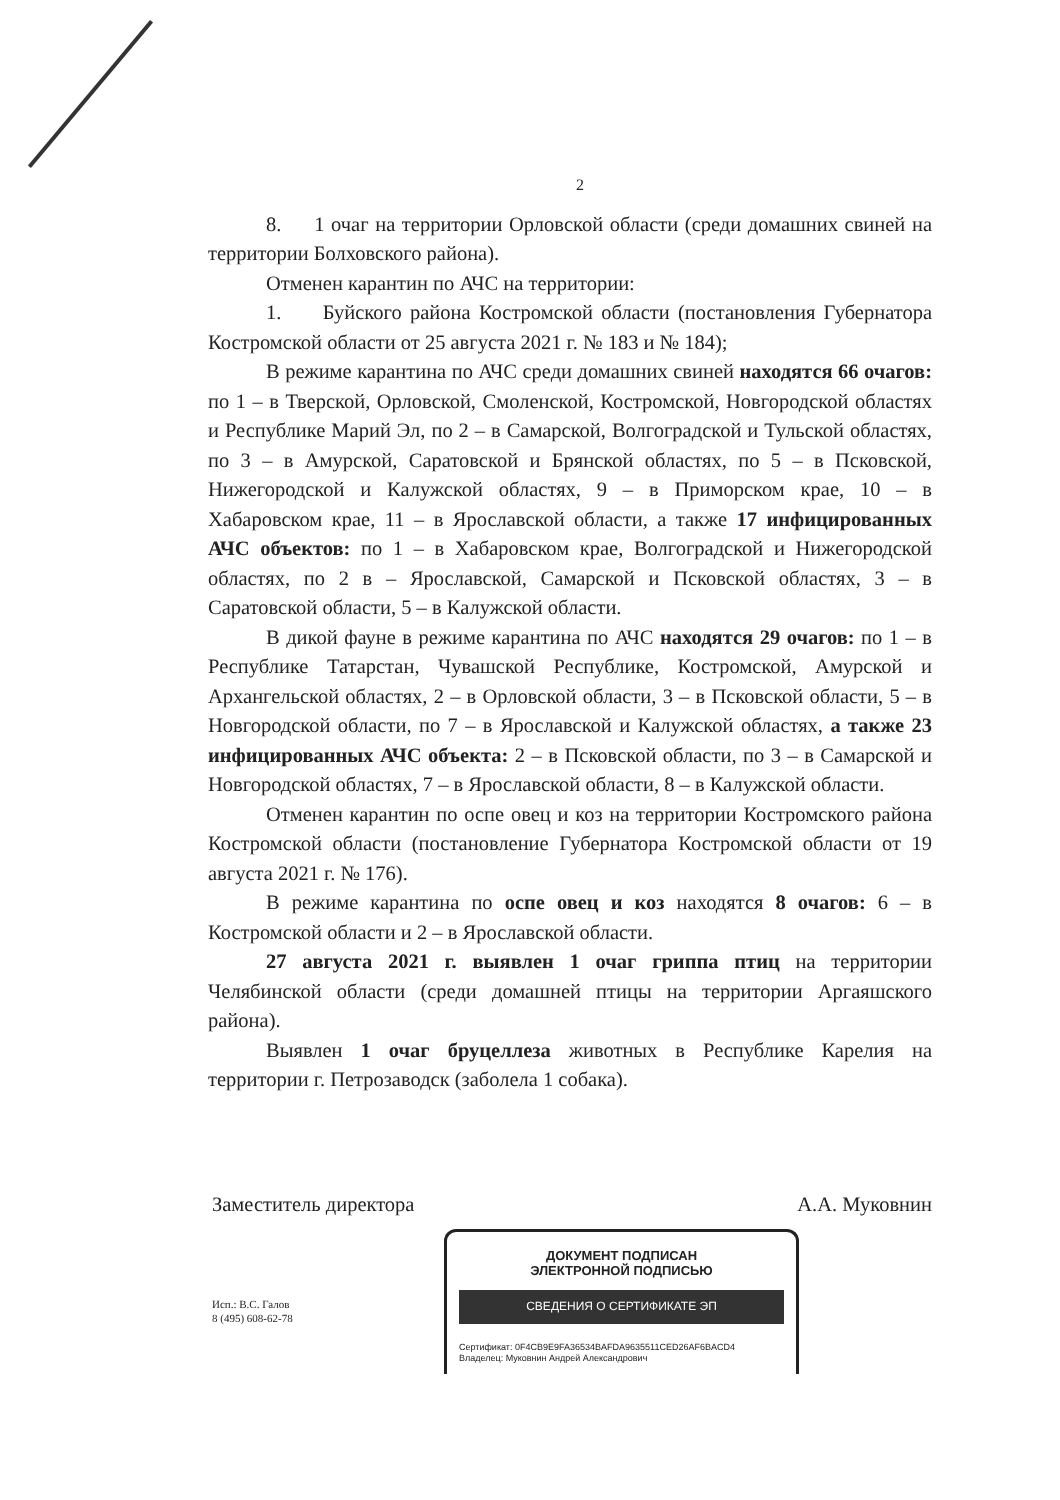2
8. 1 очаг на территории Орловской области (среди домашних свиней на территории Болховского района).
Отменен карантин по АЧС на территории:
1. Буйского района Костромской области (постановления Губернатора Костромской области от 25 августа 2021 г. № 183 и № 184);
В режиме карантина по АЧС среди домашних свиней находятся 66 очагов: по 1 – в Тверской, Орловской, Смоленской, Костромской, Новгородской областях и Республике Марий Эл, по 2 – в Самарской, Волгоградской и Тульской областях, по 3 – в Амурской, Саратовской и Брянской областях, по 5 – в Псковской, Нижегородской и Калужской областях, 9 – в Приморском крае, 10 – в Хабаровском крае, 11 – в Ярославской области, а также 17 инфицированных АЧС объектов: по 1 – в Хабаровском крае, Волгоградской и Нижегородской областях, по 2 в – Ярославской, Самарской и Псковской областях, 3 – в Саратовской области, 5 – в Калужской области.
В дикой фауне в режиме карантина по АЧС находятся 29 очагов: по 1 – в Республике Татарстан, Чувашской Республике, Костромской, Амурской и Архангельской областях, 2 – в Орловской области, 3 – в Псковской области, 5 – в Новгородской области, по 7 – в Ярославской и Калужской областях, а также 23 инфицированных АЧС объекта: 2 – в Псковской области, по 3 – в Самарской и Новгородской областях, 7 – в Ярославской области, 8 – в Калужской области.
Отменен карантин по оспе овец и коз на территории Костромского района Костромской области (постановление Губернатора Костромской области от 19 августа 2021 г. № 176).
В режиме карантина по оспе овец и коз находятся 8 очагов: 6 – в Костромской области и 2 – в Ярославской области.
27 августа 2021 г. выявлен 1 очаг гриппа птиц на территории Челябинской области (среди домашней птицы на территории Аргаяшского района).
Выявлен 1 очаг бруцеллеза животных в Республике Карелия на территории г. Петрозаводск (заболела 1 собака).
Заместитель директора А.А. Муковнин
Исп.: В.С. Галов
8 (495) 608-62-78
ДОКУМЕНТ ПОДПИСАН
ЭЛЕКТРОННОЙ ПОДПИСЬЮ
СВЕДЕНИЯ О СЕРТИФИКАТЕ ЭП
Сертификат: 0F4CB9E9FA36534BAFDA9635511CED26AF6BACD4
Владелец: Муковнин Андрей Александрович